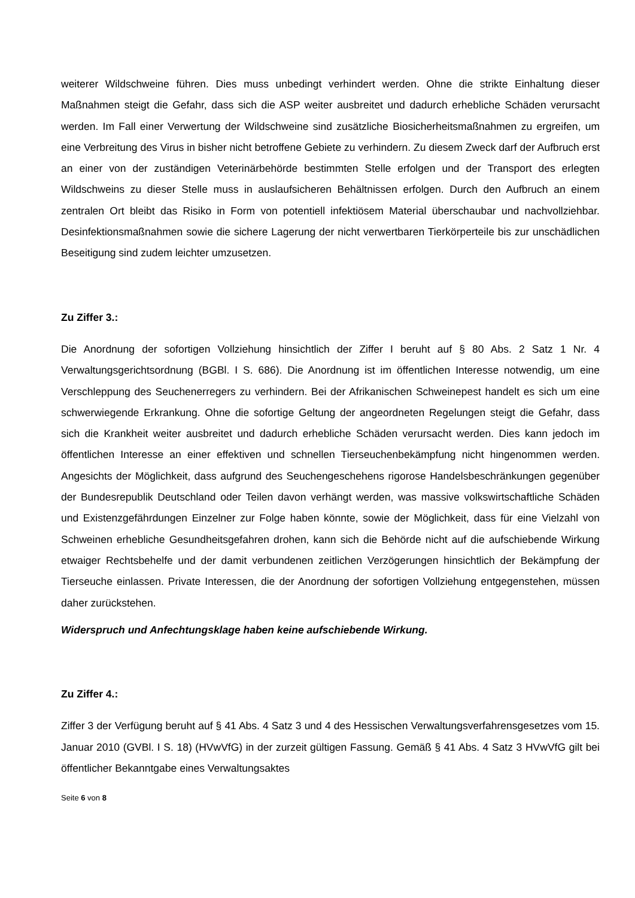weiterer Wildschweine führen. Dies muss unbedingt verhindert werden. Ohne die strikte Einhaltung dieser Maßnahmen steigt die Gefahr, dass sich die ASP weiter ausbreitet und dadurch erhebliche Schäden verursacht werden. Im Fall einer Verwertung der Wildschweine sind zusätzliche Biosicherheitsmaßnahmen zu ergreifen, um eine Verbreitung des Virus in bisher nicht betroffene Gebiete zu verhindern. Zu diesem Zweck darf der Aufbruch erst an einer von der zuständigen Veterinärbehörde bestimmten Stelle erfolgen und der Transport des erlegten Wildschweins zu dieser Stelle muss in auslaufsicheren Behältnissen erfolgen. Durch den Aufbruch an einem zentralen Ort bleibt das Risiko in Form von potentiell infektiösem Material überschaubar und nachvollziehbar. Desinfektionsmaßnahmen sowie die sichere Lagerung der nicht verwertbaren Tierkörperteile bis zur unschädlichen Beseitigung sind zudem leichter umzusetzen.
Zu Ziffer 3.:
Die Anordnung der sofortigen Vollziehung hinsichtlich der Ziffer I beruht auf § 80 Abs. 2 Satz 1 Nr. 4 Verwaltungsgerichtsordnung (BGBl. I S. 686). Die Anordnung ist im öffentlichen Interesse notwendig, um eine Verschleppung des Seuchenerregers zu verhindern. Bei der Afrikanischen Schweinepest handelt es sich um eine schwerwiegende Erkrankung. Ohne die sofortige Geltung der angeordneten Regelungen steigt die Gefahr, dass sich die Krankheit weiter ausbreitet und dadurch erhebliche Schäden verursacht werden. Dies kann jedoch im öffentlichen Interesse an einer effektiven und schnellen Tierseuchenbekämpfung nicht hingenommen werden. Angesichts der Möglichkeit, dass aufgrund des Seuchengeschehens rigorose Handelsbeschränkungen gegenüber der Bundesrepublik Deutschland oder Teilen davon verhängt werden, was massive volkswirtschaftliche Schäden und Existenzgefährdungen Einzelner zur Folge haben könnte, sowie der Möglichkeit, dass für eine Vielzahl von Schweinen erhebliche Gesundheitsgefahren drohen, kann sich die Behörde nicht auf die aufschiebende Wirkung etwaiger Rechtsbehelfe und der damit verbundenen zeitlichen Verzögerungen hinsichtlich der Bekämpfung der Tierseuche einlassen. Private Interessen, die der Anordnung der sofortigen Vollziehung entgegenstehen, müssen daher zurückstehen.
Widerspruch und Anfechtungsklage haben keine aufschiebende Wirkung.
Zu Ziffer 4.:
Ziffer 3 der Verfügung beruht auf § 41 Abs. 4 Satz 3 und 4 des Hessischen Verwaltungsverfahrensgesetzes vom 15. Januar 2010 (GVBl. I S. 18) (HVwVfG) in der zurzeit gültigen Fassung. Gemäß § 41 Abs. 4 Satz 3 HVwVfG gilt bei öffentlicher Bekanntgabe eines Verwaltungsaktes
Seite 6 von 8